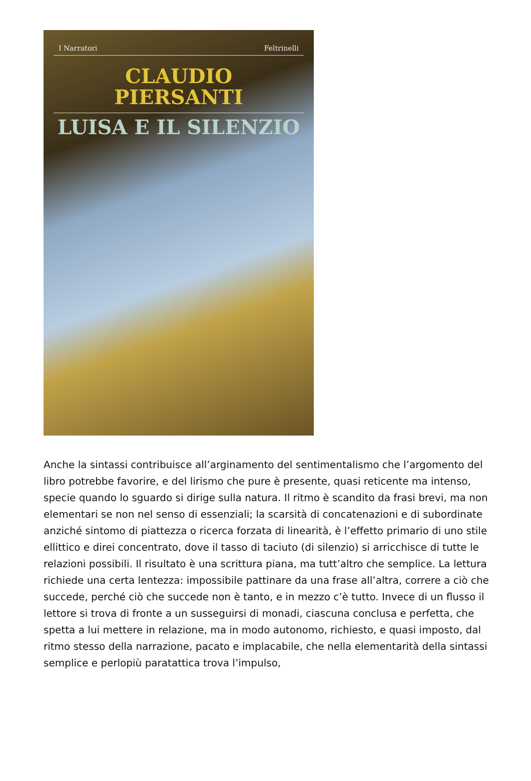I Narratori Feltrinelli
CLAUDIO
PIERSANTI
LUISA E IL SILENZIO
Anche la sintassi contribuisce all’arginamento del sentimentalismo che l’argomento del libro potrebbe favorire, e del lirismo che pure è presente, quasi reticente ma intenso, specie quando lo sguardo si dirige sulla natura. Il ritmo è scandito da frasi brevi, ma non elementari se non nel senso di essenziali; la scarsità di concatenazioni e di subordinate anziché sintomo di piattezza o ricerca forzata di linearità, è l’effetto primario di uno stile ellittico e direi concentrato, dove il tasso di taciuto (di silenzio) si arricchisce di tutte le relazioni possibili. Il risultato è una scrittura piana, ma tutt’altro che semplice. La lettura richiede una certa lentezza: impossibile pattinare da una frase all’altra, correre a ciò che succede, perché ciò che succede non è tanto, e in mezzo c’è tutto. Invece di un flusso il lettore si trova di fronte a un susseguirsi di monadi, ciascuna conclusa e perfetta, che spetta a lui mettere in relazione, ma in modo autonomo, richiesto, e quasi imposto, dal ritmo stesso della narrazione, pacato e implacabile, che nella elementarità della sintassi semplice e perlopiù paratattica trova l’impulso,